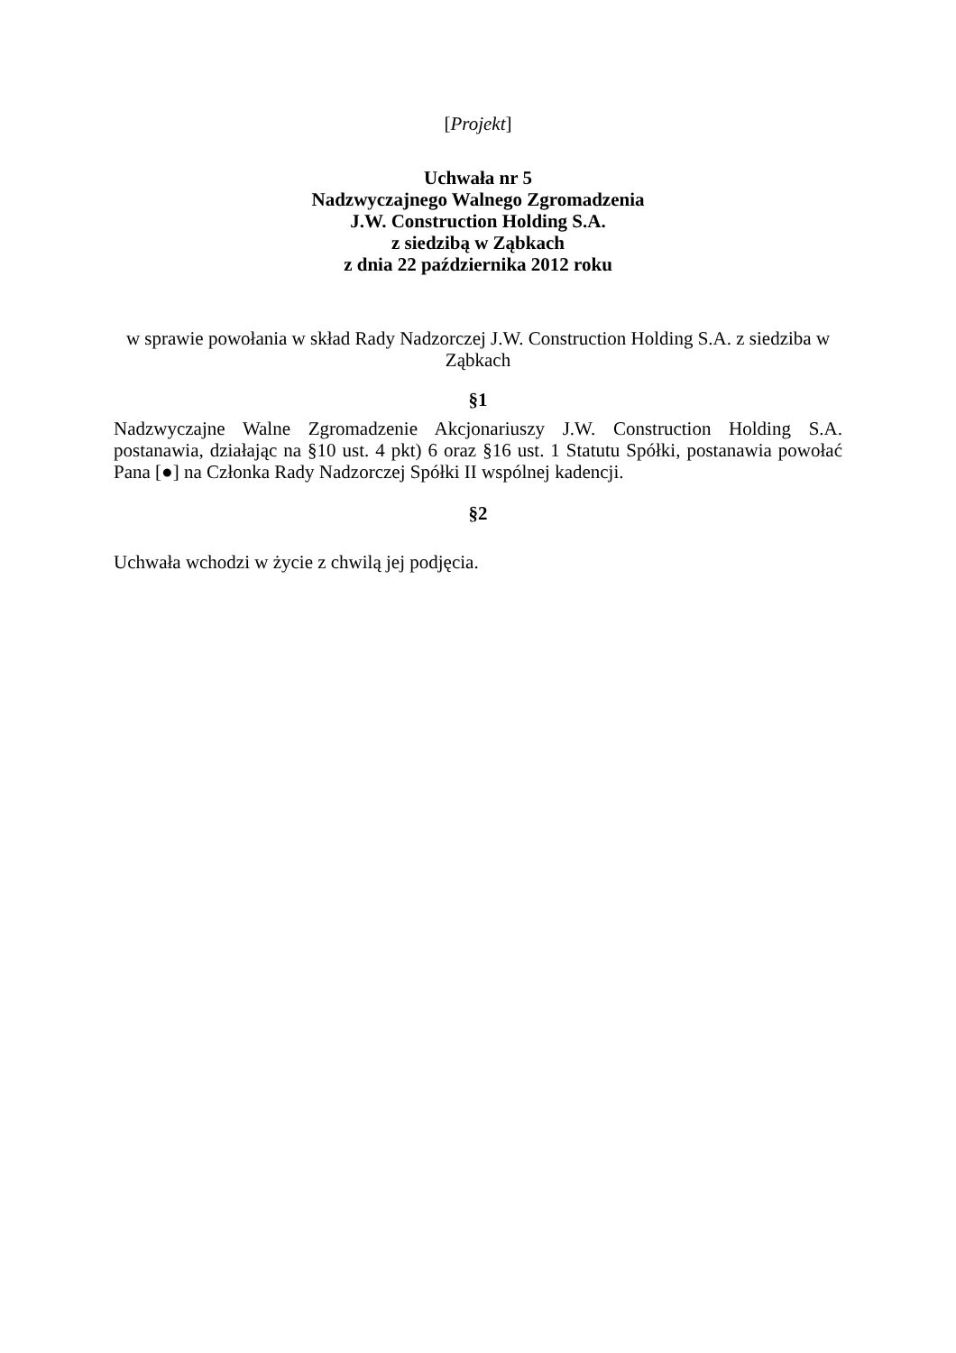[Projekt]
Uchwała nr 5
Nadzwyczajnego Walnego Zgromadzenia
J.W. Construction Holding S.A.
z siedzibą w Ząbkach
z dnia 22 października 2012 roku
w sprawie powołania w skład Rady Nadzorczej J.W. Construction Holding S.A. z siedziba w Ząbkach
§1
Nadzwyczajne Walne Zgromadzenie Akcjonariuszy J.W. Construction Holding S.A. postanawia, działając na §10 ust. 4 pkt) 6 oraz §16 ust. 1 Statutu Spółki, postanawia powołać Pana [●] na Członka Rady Nadzorczej Spółki II wspólnej kadencji.
§2
Uchwała wchodzi w życie z chwilą jej podjęcia.